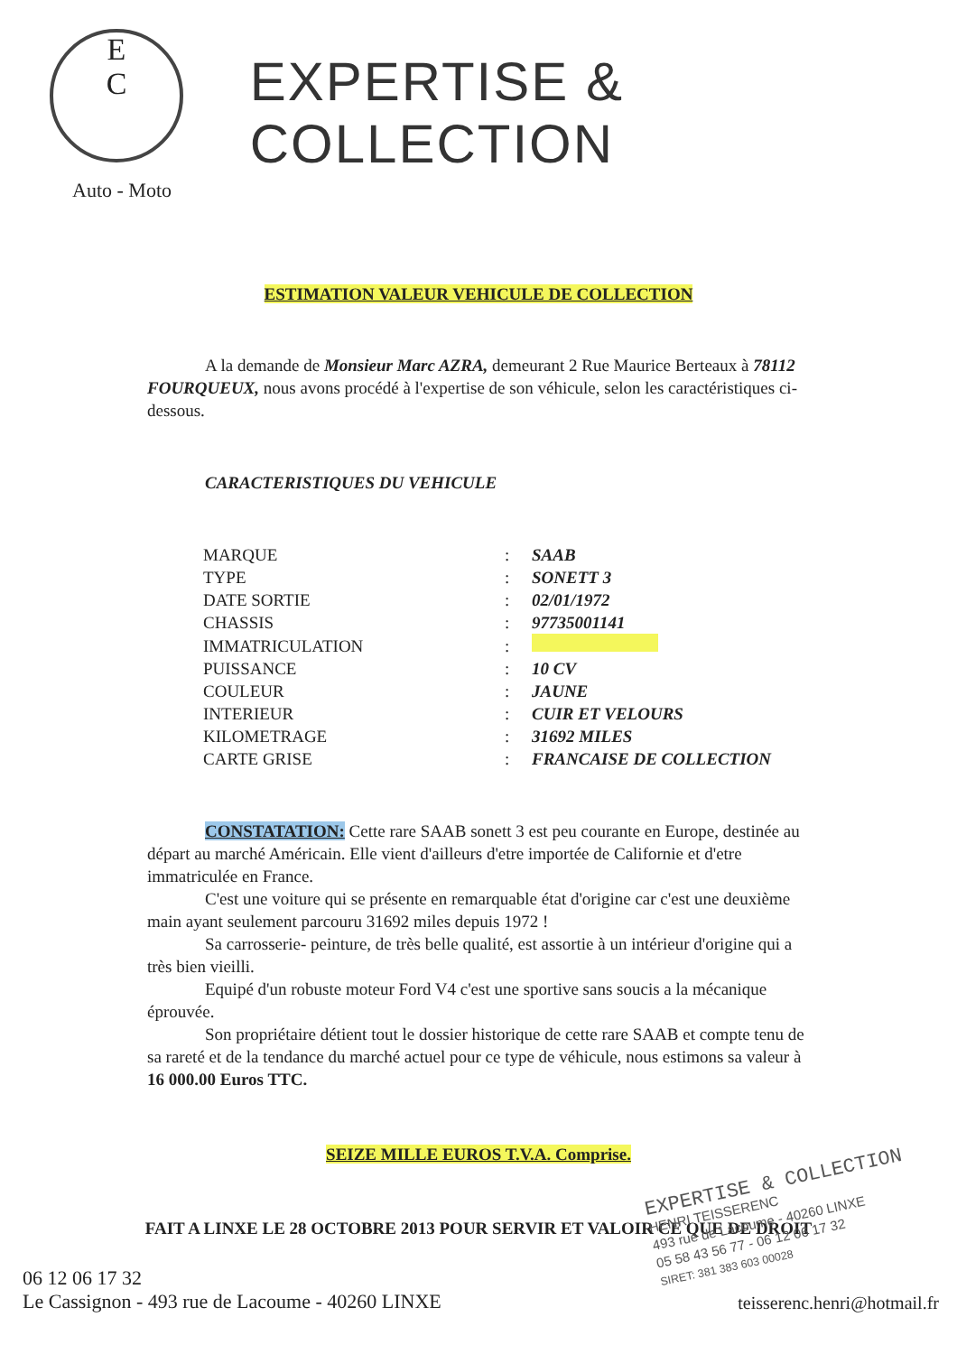E
C
Auto - Moto
EXPERTISE & COLLECTION
ESTIMATION VALEUR VEHICULE DE COLLECTION
A la demande de Monsieur Marc AZRA, demeurant 2 Rue Maurice Berteaux à 78112 FOURQUEUX, nous avons procédé à l'expertise de son véhicule, selon les caractéristiques ci- dessous.
CARACTERISTIQUES DU VEHICULE
| MARQUE | : | SAAB |
| TYPE | : | SONETT 3 |
| DATE SORTIE | : | 02/01/1972 |
| CHASSIS | : | 97735001141 |
| IMMATRICULATION | : | |
| PUISSANCE | : | 10 CV |
| COULEUR | : | JAUNE |
| INTERIEUR | : | CUIR ET VELOURS |
| KILOMETRAGE | : | 31692 MILES |
| CARTE GRISE | : | FRANCAISE DE COLLECTION |
CONSTATATION: Cette rare SAAB sonett 3 est peu courante en Europe, destinée au départ au marché Américain. Elle vient d'ailleurs d'etre importée de Californie et d'etre immatriculée en France.
C'est une voiture qui se présente en remarquable état d'origine car c'est une deuxième main ayant seulement parcouru 31692 miles depuis 1972 !
Sa carrosserie- peinture, de très belle qualité, est assortie à un intérieur d'origine qui a très bien vieilli.
Equipé d'un robuste moteur Ford V4 c'est une sportive sans soucis a la mécanique éprouvée.
Son propriétaire détient tout le dossier historique de cette rare SAAB et compte tenu de sa rareté et de la tendance du marché actuel pour ce type de véhicule, nous estimons sa valeur à 16 000.00 Euros TTC.
SEIZE MILLE EUROS T.V.A. Comprise.
FAIT A LINXE LE 28 OCTOBRE 2013 POUR SERVIR ET VALOIR CE QUE DE DROIT
EXPERTISE & COLLECTION
HENRI TEISSERENC
493 rue de Lacoume - 40260 LINXE
05 58 43 56 77 - 06 12 06 17 32
SIRET: 381 383 603 00028
06 12 06 17 32
Le Cassignon - 493 rue de Lacoume - 40260 LINXE
teisserenc.henri@hotmail.fr